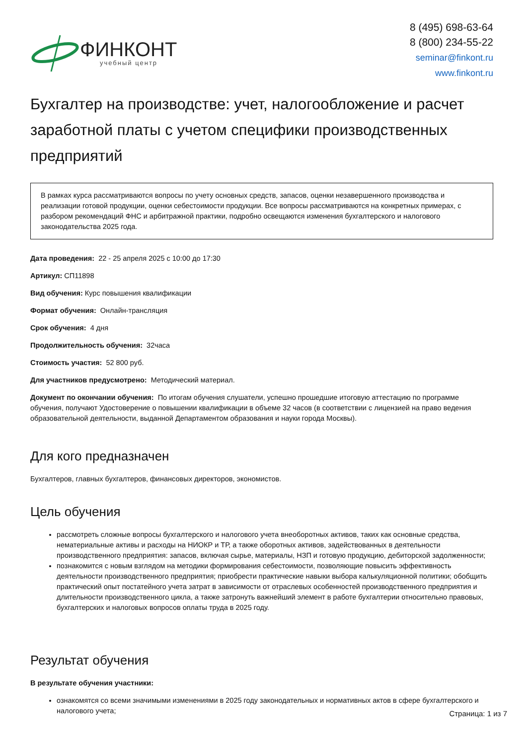ФИНКОНТ
учебный центр
8 (495) 698-63-64
8 (800) 234-55-22
seminar@finkont.ru
www.finkont.ru
Бухгалтер на производстве: учет, налогообложение и расчет заработной платы с учетом специфики производственных предприятий
В рамках курса рассматриваются вопросы по учету основных средств, запасов, оценки незавершенного производства и реализации готовой продукции, оценки себестоимости продукции. Все вопросы рассматриваются на конкретных примерах, с разбором рекомендаций ФНС и арбитражной практики, подробно освещаются изменения бухгалтерского и налогового законодательства 2025 года.
Дата проведения: 22 - 25 апреля 2025 с 10:00 до 17:30
Артикул: СП11898
Вид обучения: Курс повышения квалификации
Формат обучения: Онлайн-трансляция
Срок обучения: 4 дня
Продолжительность обучения: 32часа
Стоимость участия: 52 800 руб.
Для участников предусмотрено: Методический материал.
Документ по окончании обучения: По итогам обучения слушатели, успешно прошедшие итоговую аттестацию по программе обучения, получают Удостоверение о повышении квалификации в объеме 32 часов (в соответствии с лицензией на право ведения образовательной деятельности, выданной Департаментом образования и науки города Москвы).
Для кого предназначен
Бухгалтеров, главных бухгалтеров, финансовых директоров, экономистов.
Цель обучения
рассмотреть сложные вопросы бухгалтерского и налогового учета внеоборотных активов, таких как основные средства, нематериальные активы и расходы на НИОКР и ТР, а также оборотных активов, задействованных в деятельности производственного предприятия: запасов, включая сырье, материалы, НЗП и готовую продукцию, дебиторской задолженности;
познакомится с новым взглядом на методики формирования себестоимости, позволяющие повысить эффективность деятельности производственного предприятия; приобрести практические навыки выбора калькуляционной политики; обобщить практический опыт постатейного учета затрат в зависимости от отраслевых особенностей производственного предприятия и длительности производственного цикла, а также затронуть важнейший элемент в работе бухгалтерии относительно правовых, бухгалтерских и налоговых вопросов оплаты труда в 2025 году.
Результат обучения
В результате обучения участники:
ознакомятся со всеми значимыми изменениями в 2025 году законодательных и нормативных актов в сфере бухгалтерского и налогового учета;
Страница: 1 из 7